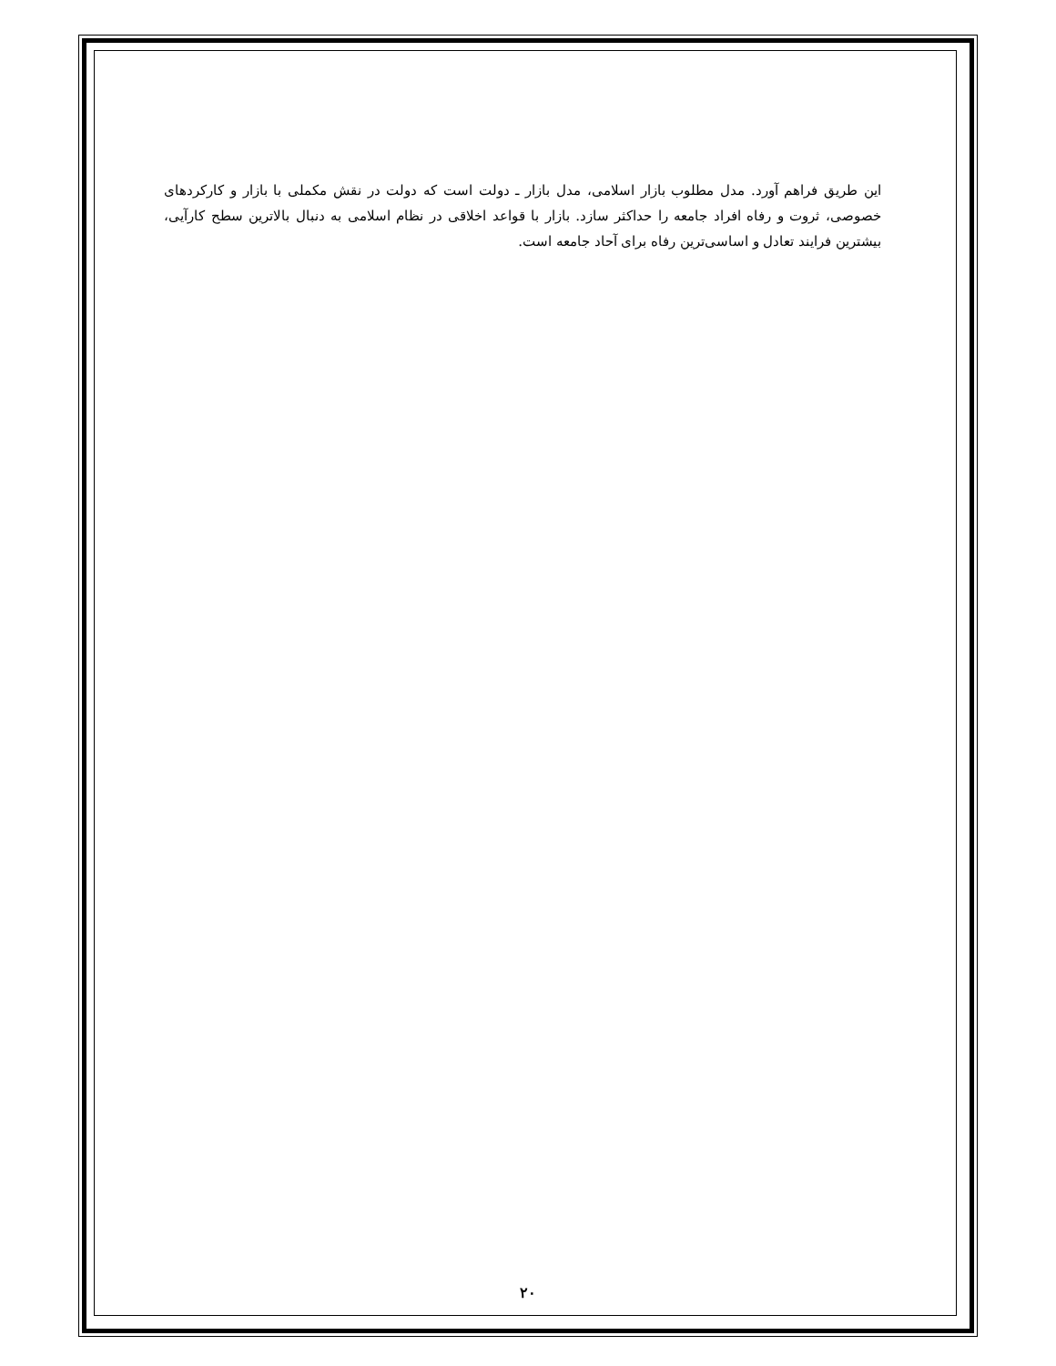این طریق فراهم آورد. مدل مطلوب بازار اسلامی، مدل بازار ـ دولت است که دولت در نقش مکملی با بازار و کارکردهای خصوصی، ثروت و رفاه افراد جامعه را حداکثر سازد. بازار با قواعد اخلاقی در نظام اسلامی به دنبال بالاترین سطح کارآیی، بیشترین فرایند تعادل و اساسی‌ترین رفاه برای آحاد جامعه است.
۲۰